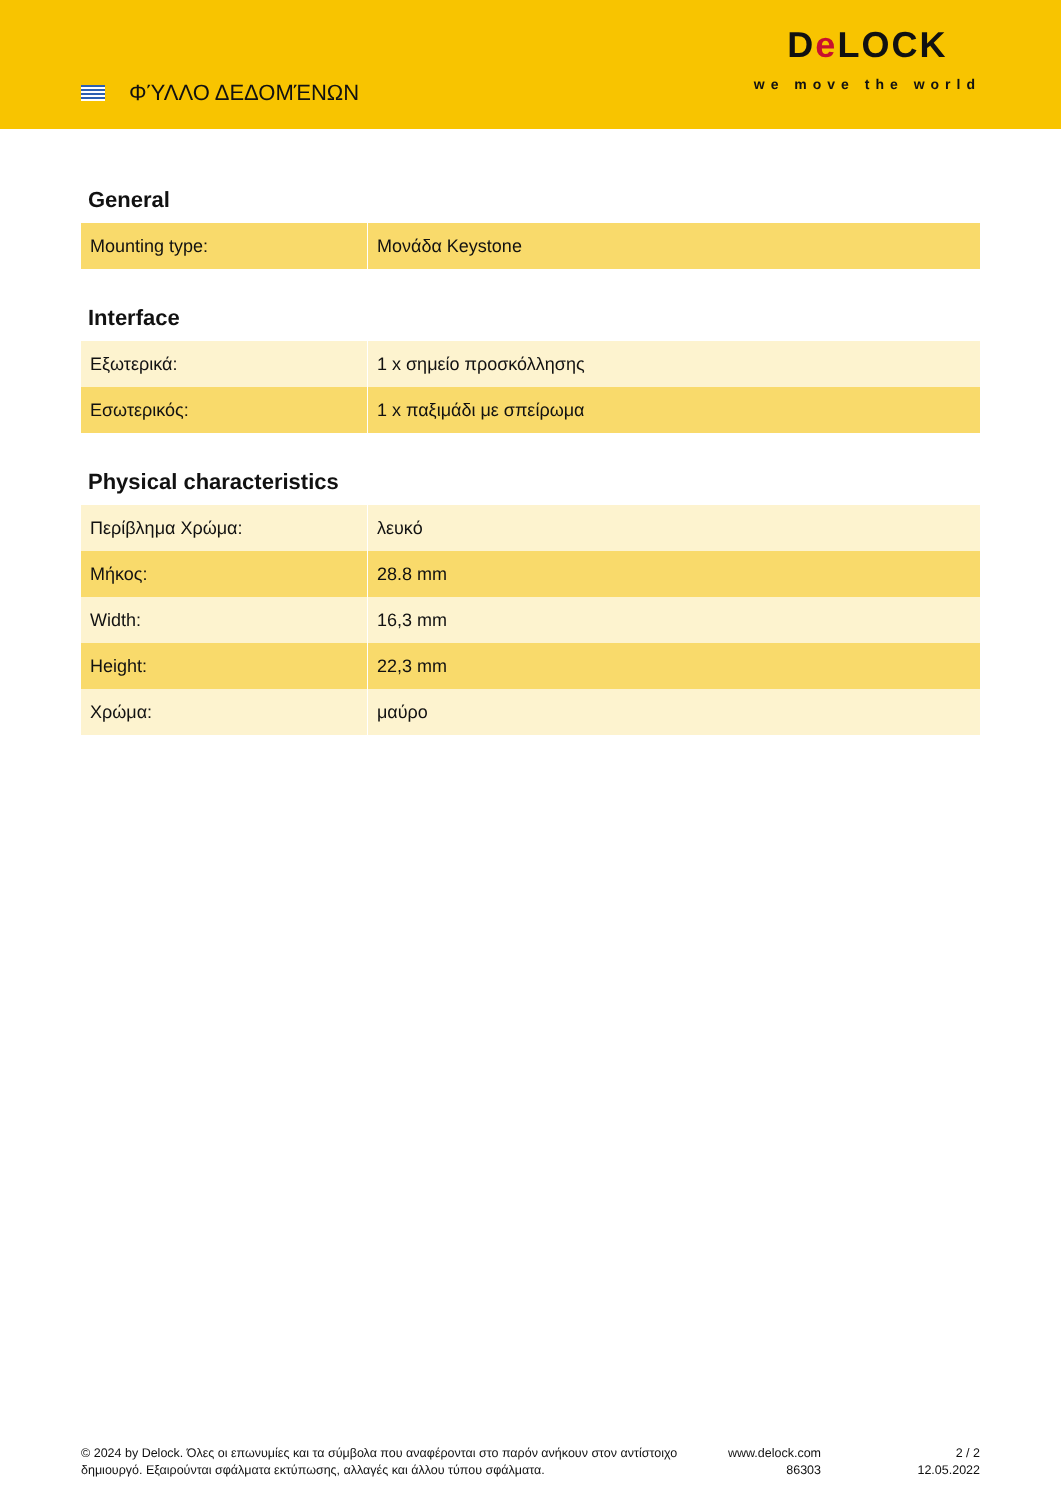ΦΎΛΛΟ ΔΕΔΟΜΈΝΩΝ
De LOCK
we move the world
General
| Mounting type: | Μονάδα Keystone |
Interface
| Εξωτερικά: | 1 x σημείο προσκόλλησης |
| Εσωτερικός: | 1 x παξιμάδι με σπείρωμα |
Physical characteristics
| Περίβλημα Χρώμα: | λευκό |
| Μήκος: | 28.8 mm |
| Width: | 16,3 mm |
| Height: | 22,3 mm |
| Χρώμα: | μαύρο |
© 2024 by Delock. Όλες οι επωνυμίες και τα σύμβολα που αναφέρονται στο παρόν ανήκουν στον αντίστοιχο δημιουργό. Εξαιρούνται σφάλματα εκτύπωσης, αλλαγές και άλλου τύπου σφάλματα.
www.delock.com
86303
2 / 2
12.05.2022